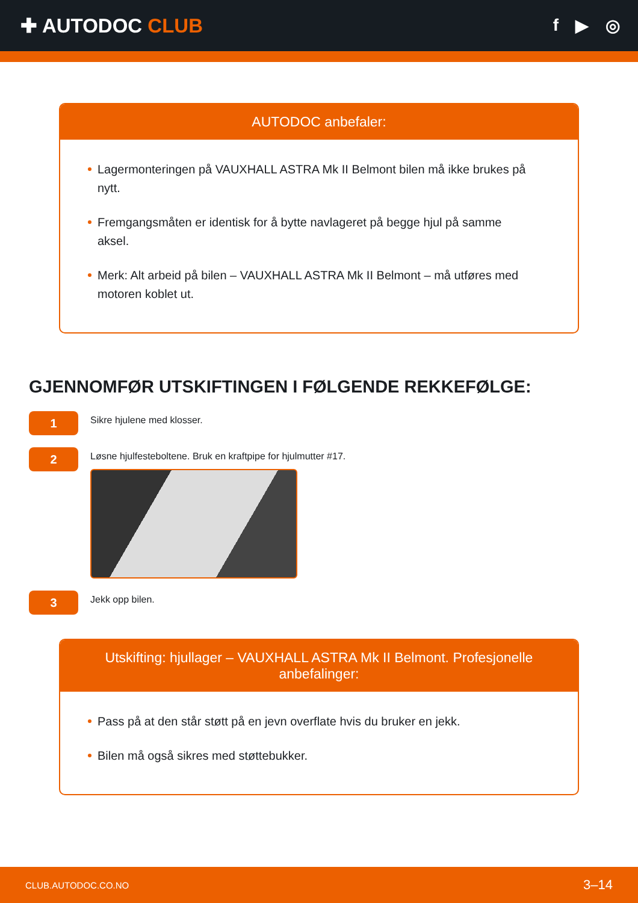✚ AUTODOC CLUB
f ▶ ◎
AUTODOC anbefaler:
Lagermonteringen på VAUXHALL ASTRA Mk II Belmont bilen må ikke brukes på nytt.
Fremgangsmåten er identisk for å bytte navlageret på begge hjul på samme aksel.
Merk: Alt arbeid på bilen – VAUXHALL ASTRA Mk II Belmont – må utføres med motoren koblet ut.
GJENNOMFØR UTSKIFTINGEN I FØLGENDE REKKEFØLGE:
1
Sikre hjulene med klosser.
2
Løsne hjulfesteboltene. Bruk en kraftpipe for hjulmutter #17.
3
Jekk opp bilen.
Utskifting: hjullager – VAUXHALL ASTRA Mk II Belmont. Profesjonelle anbefalinger:
Pass på at den står støtt på en jevn overflate hvis du bruker en jekk.
Bilen må også sikres med støttebukker.
CLUB.AUTODOC.CO.NO 3–14